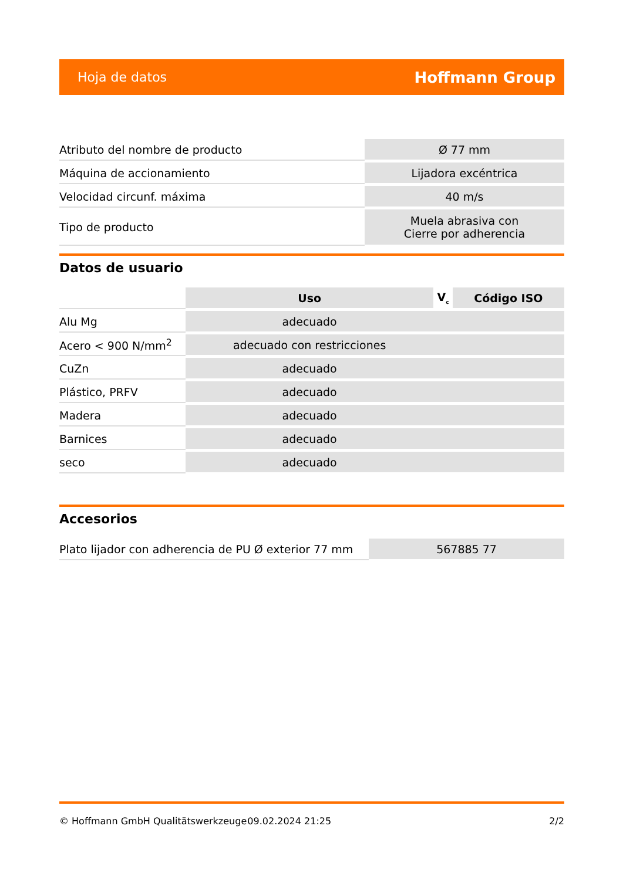Hoja de datos Hoffmann Group
| Atributo del nombre de producto | Ø 77 mm |
| Máquina de accionamiento | Lijadora excéntrica |
| Velocidad circunf. máxima | 40 m/s |
| Tipo de producto | Muela abrasiva con Cierre por adherencia |
Datos de usuario
| | Uso | V<sub>c</sub> | Código ISO |
| --- | --- | --- | --- |
| Alu Mg | adecuado | | |
| Acero < 900 N/mm<sup>2</sup> | adecuado con restricciones | | |
| CuZn | adecuado | | |
| Plástico, PRFV | adecuado | | |
| Madera | adecuado | | |
| Barnices | adecuado | | |
| seco | adecuado | | |
Accesorios
| Plato lijador con adherencia de PU Ø exterior 77 mm | 567885 77 |
© Hoffmann GmbH Qualitätswerkzeuge 09.02.2024 21:25 2/2